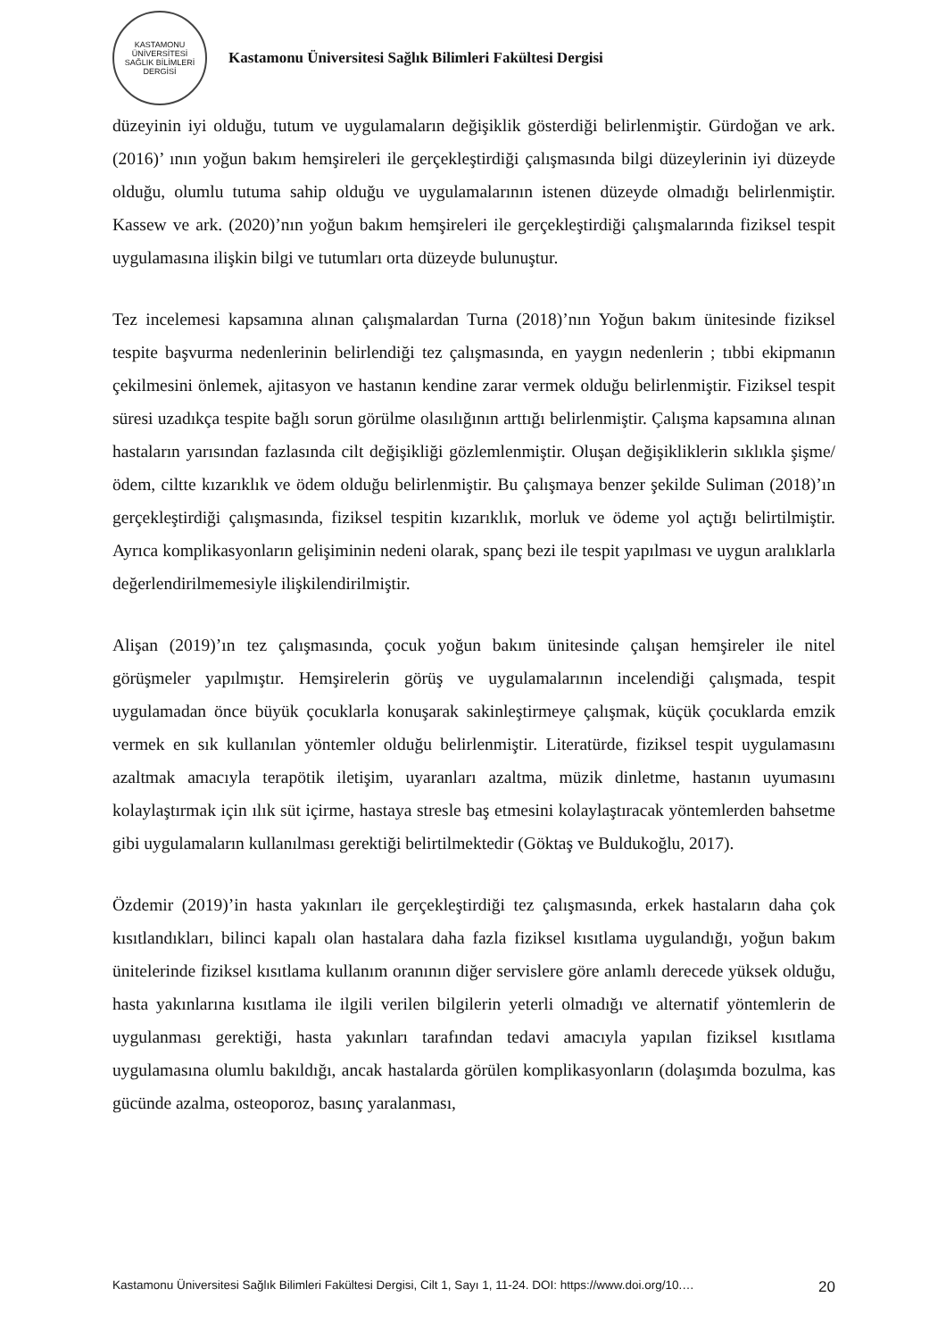KASTAMONU ÜNİVERSİTESİ
SAĞLIK BİLİMLERİ DERGİSİ
Kastamonu Üniversitesi Sağlık Bilimleri Fakültesi Dergisi
düzeyinin iyi olduğu, tutum ve uygulamaların değişiklik gösterdiği belirlenmiştir. Gürdoğan ve ark. (2016)’ ının yoğun bakım hemşireleri ile gerçekleştirdiği çalışmasında bilgi düzeylerinin iyi düzeyde olduğu, olumlu tutuma sahip olduğu ve uygulamalarının istenen düzeyde olmadığı belirlenmiştir. Kassew ve ark. (2020)’nın yoğun bakım hemşireleri ile gerçekleştirdiği çalışmalarında fiziksel tespit uygulamasına ilişkin bilgi ve tutumları orta düzeyde bulunuştur.
Tez incelemesi kapsamına alınan çalışmalardan Turna (2018)’nın Yoğun bakım ünitesinde fiziksel tespite başvurma nedenlerinin belirlendiği tez çalışmasında, en yaygın nedenlerin ; tıbbi ekipmanın çekilmesini önlemek, ajitasyon ve hastanın kendine zarar vermek olduğu belirlenmiştir. Fiziksel tespit süresi uzadıkça tespite bağlı sorun görülme olasılığının arttığı belirlenmiştir. Çalışma kapsamına alınan hastaların yarısından fazlasında cilt değişikliği gözlemlenmiştir. Oluşan değişikliklerin sıklıkla şişme/ödem, ciltte kızarıklık ve ödem olduğu belirlenmiştir. Bu çalışmaya benzer şekilde Suliman (2018)’ın gerçekleştirdiği çalışmasında, fiziksel tespitin kızarıklık, morluk ve ödeme yol açtığı belirtilmiştir. Ayrıca komplikasyonların gelişiminin nedeni olarak, spanç bezi ile tespit yapılması ve uygun aralıklarla değerlendirilmemesiyle ilişkilendirilmiştir.
Alişan (2019)’ın tez çalışmasında, çocuk yoğun bakım ünitesinde çalışan hemşireler ile nitel görüşmeler yapılmıştır. Hemşirelerin görüş ve uygulamalarının incelendiği çalışmada, tespit uygulamadan önce büyük çocuklarla konuşarak sakinleştirmeye çalışmak, küçük çocuklarda emzik vermek en sık kullanılan yöntemler olduğu belirlenmiştir. Literatürde, fiziksel tespit uygulamasını azaltmak amacıyla terapötik iletişim, uyaranları azaltma, müzik dinletme, hastanın uyumasını kolaylaştırmak için ılık süt içirme, hastaya stresle baş etmesini kolaylaştıracak yöntemlerden bahsetme gibi uygulamaların kullanılması gerektiği belirtilmektedir (Göktaş ve Buldukoğlu, 2017).
Özdemir (2019)’in hasta yakınları ile gerçekleştirdiği tez çalışmasında, erkek hastaların daha çok kısıtlandıkları, bilinci kapalı olan hastalara daha fazla fiziksel kısıtlama uygulandığı, yoğun bakım ünitelerinde fiziksel kısıtlama kullanım oranının diğer servislere göre anlamlı derecede yüksek olduğu, hasta yakınlarına kısıtlama ile ilgili verilen bilgilerin yeterli olmadığı ve alternatif yöntemlerin de uygulanması gerektiği, hasta yakınları tarafından tedavi amacıyla yapılan fiziksel kısıtlama uygulamasına olumlu bakıldığı, ancak hastalarda görülen komplikasyonların (dolaşımda bozulma, kas gücünde azalma, osteoporoz, basınç yaralanması,
Kastamonu Üniversitesi Sağlık Bilimleri Fakültesi Dergisi, Cilt 1, Sayı 1, 11-24. DOI: https://www.doi.org/10.… 20